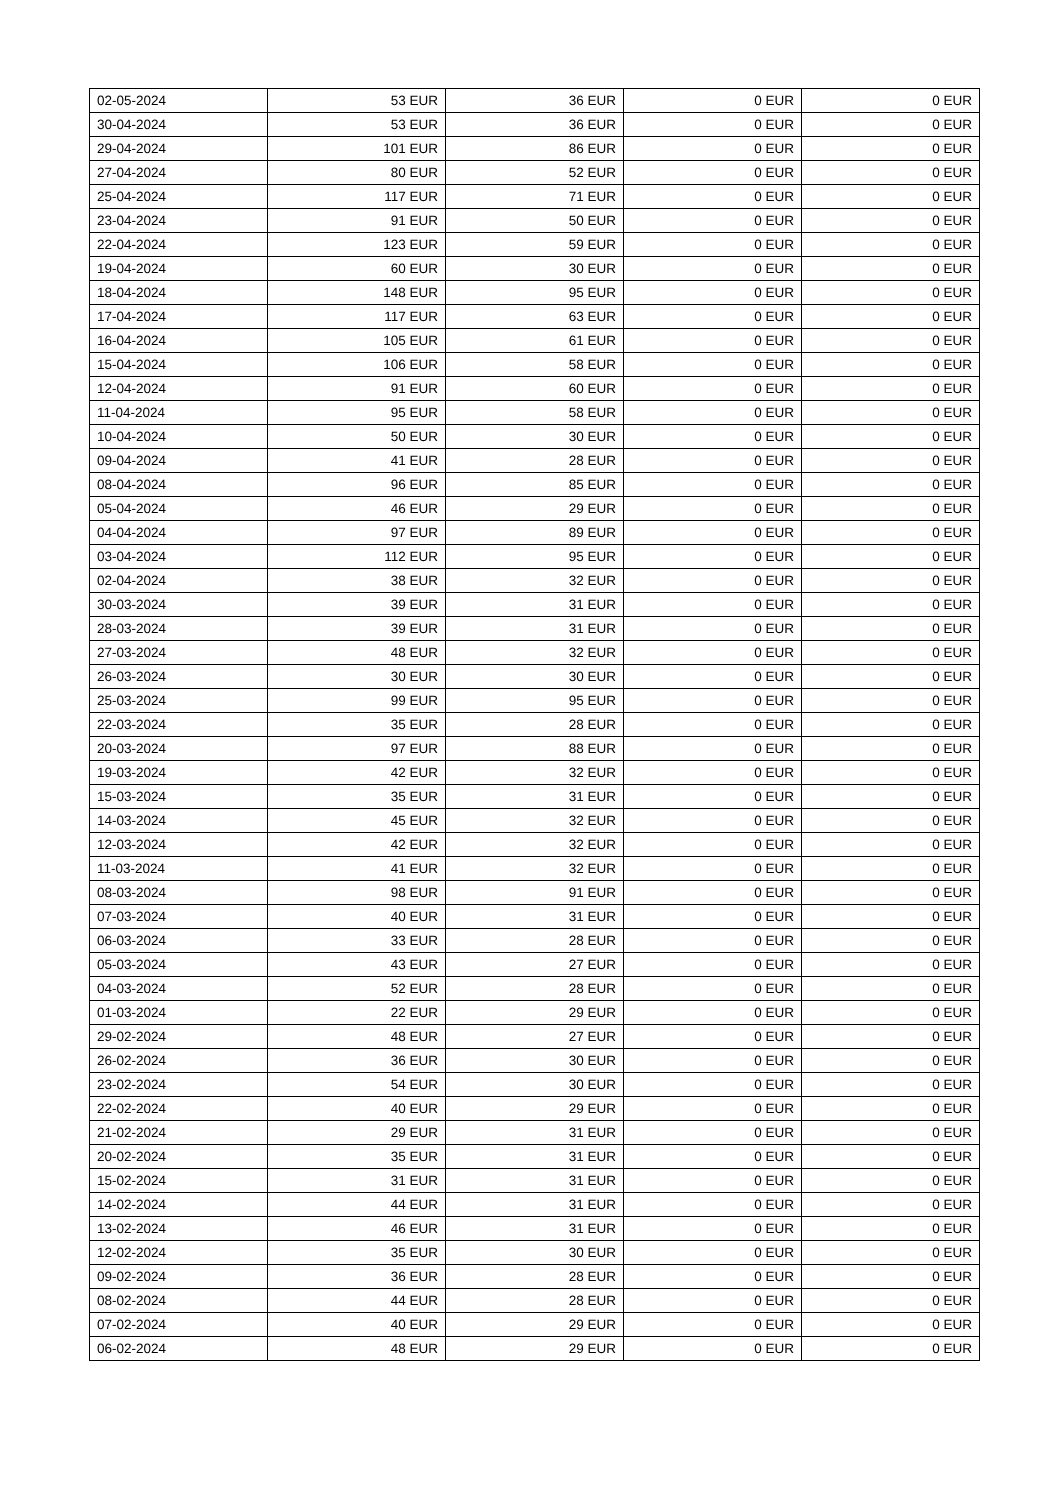| 02-05-2024 | 53 EUR | 36 EUR | 0 EUR | 0 EUR |
| 30-04-2024 | 53 EUR | 36 EUR | 0 EUR | 0 EUR |
| 29-04-2024 | 101 EUR | 86 EUR | 0 EUR | 0 EUR |
| 27-04-2024 | 80 EUR | 52 EUR | 0 EUR | 0 EUR |
| 25-04-2024 | 117 EUR | 71 EUR | 0 EUR | 0 EUR |
| 23-04-2024 | 91 EUR | 50 EUR | 0 EUR | 0 EUR |
| 22-04-2024 | 123 EUR | 59 EUR | 0 EUR | 0 EUR |
| 19-04-2024 | 60 EUR | 30 EUR | 0 EUR | 0 EUR |
| 18-04-2024 | 148 EUR | 95 EUR | 0 EUR | 0 EUR |
| 17-04-2024 | 117 EUR | 63 EUR | 0 EUR | 0 EUR |
| 16-04-2024 | 105 EUR | 61 EUR | 0 EUR | 0 EUR |
| 15-04-2024 | 106 EUR | 58 EUR | 0 EUR | 0 EUR |
| 12-04-2024 | 91 EUR | 60 EUR | 0 EUR | 0 EUR |
| 11-04-2024 | 95 EUR | 58 EUR | 0 EUR | 0 EUR |
| 10-04-2024 | 50 EUR | 30 EUR | 0 EUR | 0 EUR |
| 09-04-2024 | 41 EUR | 28 EUR | 0 EUR | 0 EUR |
| 08-04-2024 | 96 EUR | 85 EUR | 0 EUR | 0 EUR |
| 05-04-2024 | 46 EUR | 29 EUR | 0 EUR | 0 EUR |
| 04-04-2024 | 97 EUR | 89 EUR | 0 EUR | 0 EUR |
| 03-04-2024 | 112 EUR | 95 EUR | 0 EUR | 0 EUR |
| 02-04-2024 | 38 EUR | 32 EUR | 0 EUR | 0 EUR |
| 30-03-2024 | 39 EUR | 31 EUR | 0 EUR | 0 EUR |
| 28-03-2024 | 39 EUR | 31 EUR | 0 EUR | 0 EUR |
| 27-03-2024 | 48 EUR | 32 EUR | 0 EUR | 0 EUR |
| 26-03-2024 | 30 EUR | 30 EUR | 0 EUR | 0 EUR |
| 25-03-2024 | 99 EUR | 95 EUR | 0 EUR | 0 EUR |
| 22-03-2024 | 35 EUR | 28 EUR | 0 EUR | 0 EUR |
| 20-03-2024 | 97 EUR | 88 EUR | 0 EUR | 0 EUR |
| 19-03-2024 | 42 EUR | 32 EUR | 0 EUR | 0 EUR |
| 15-03-2024 | 35 EUR | 31 EUR | 0 EUR | 0 EUR |
| 14-03-2024 | 45 EUR | 32 EUR | 0 EUR | 0 EUR |
| 12-03-2024 | 42 EUR | 32 EUR | 0 EUR | 0 EUR |
| 11-03-2024 | 41 EUR | 32 EUR | 0 EUR | 0 EUR |
| 08-03-2024 | 98 EUR | 91 EUR | 0 EUR | 0 EUR |
| 07-03-2024 | 40 EUR | 31 EUR | 0 EUR | 0 EUR |
| 06-03-2024 | 33 EUR | 28 EUR | 0 EUR | 0 EUR |
| 05-03-2024 | 43 EUR | 27 EUR | 0 EUR | 0 EUR |
| 04-03-2024 | 52 EUR | 28 EUR | 0 EUR | 0 EUR |
| 01-03-2024 | 22 EUR | 29 EUR | 0 EUR | 0 EUR |
| 29-02-2024 | 48 EUR | 27 EUR | 0 EUR | 0 EUR |
| 26-02-2024 | 36 EUR | 30 EUR | 0 EUR | 0 EUR |
| 23-02-2024 | 54 EUR | 30 EUR | 0 EUR | 0 EUR |
| 22-02-2024 | 40 EUR | 29 EUR | 0 EUR | 0 EUR |
| 21-02-2024 | 29 EUR | 31 EUR | 0 EUR | 0 EUR |
| 20-02-2024 | 35 EUR | 31 EUR | 0 EUR | 0 EUR |
| 15-02-2024 | 31 EUR | 31 EUR | 0 EUR | 0 EUR |
| 14-02-2024 | 44 EUR | 31 EUR | 0 EUR | 0 EUR |
| 13-02-2024 | 46 EUR | 31 EUR | 0 EUR | 0 EUR |
| 12-02-2024 | 35 EUR | 30 EUR | 0 EUR | 0 EUR |
| 09-02-2024 | 36 EUR | 28 EUR | 0 EUR | 0 EUR |
| 08-02-2024 | 44 EUR | 28 EUR | 0 EUR | 0 EUR |
| 07-02-2024 | 40 EUR | 29 EUR | 0 EUR | 0 EUR |
| 06-02-2024 | 48 EUR | 29 EUR | 0 EUR | 0 EUR |